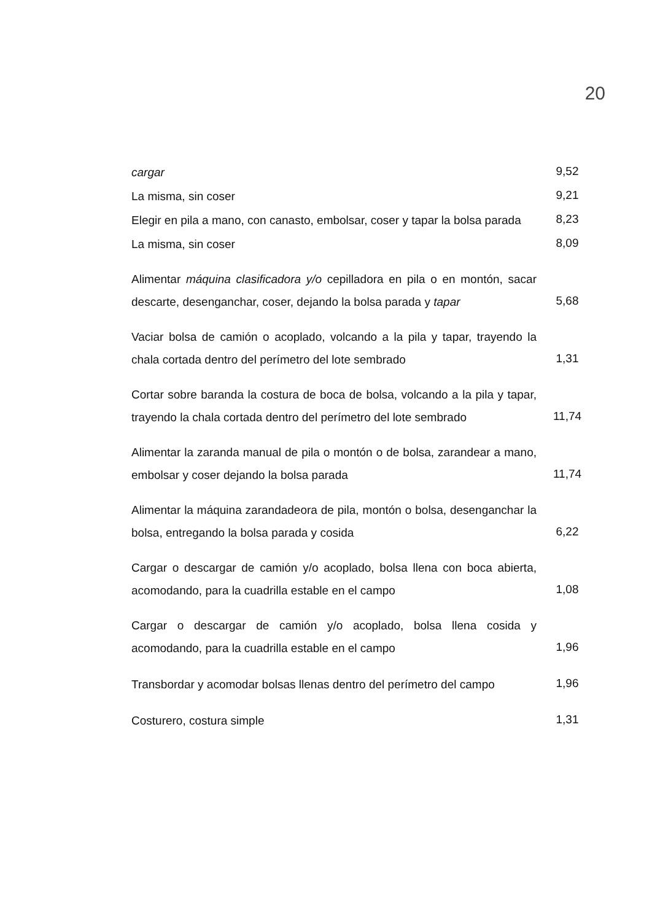20
| cargar | 9,52 |
| La misma, sin coser | 9,21 |
| Elegir en pila a mano, con canasto, embolsar, coser y tapar la bolsa parada | 8,23 |
| La misma, sin coser | 8,09 |
| Alimentar máquina clasificadora y/o cepilladora en pila o en montón, sacar descarte, desenganchar, coser, dejando la bolsa parada y tapar | 5,68 |
| Vaciar bolsa de camión o acoplado, volcando a la pila y tapar, trayendo la chala cortada dentro del perímetro del lote sembrado | 1,31 |
| Cortar sobre baranda la costura de boca de bolsa, volcando a la pila y tapar, trayendo la chala cortada dentro del perímetro del lote sembrado | 11,74 |
| Alimentar la zaranda manual de pila o montón o de bolsa, zarandear a mano, embolsar y coser dejando la bolsa parada | 11,74 |
| Alimentar la máquina zarandadeora de pila, montón o bolsa, desenganchar la bolsa, entregando la bolsa parada y cosida | 6,22 |
| Cargar o descargar de camión y/o acoplado, bolsa llena con boca abierta, acomodando, para la cuadrilla estable en el campo | 1,08 |
| Cargar o descargar de camión y/o acoplado, bolsa llena cosida y acomodando, para la cuadrilla estable en el campo | 1,96 |
| Transbordar y acomodar bolsas llenas dentro del perímetro del campo | 1,96 |
| Costurero, costura simple | 1,31 |